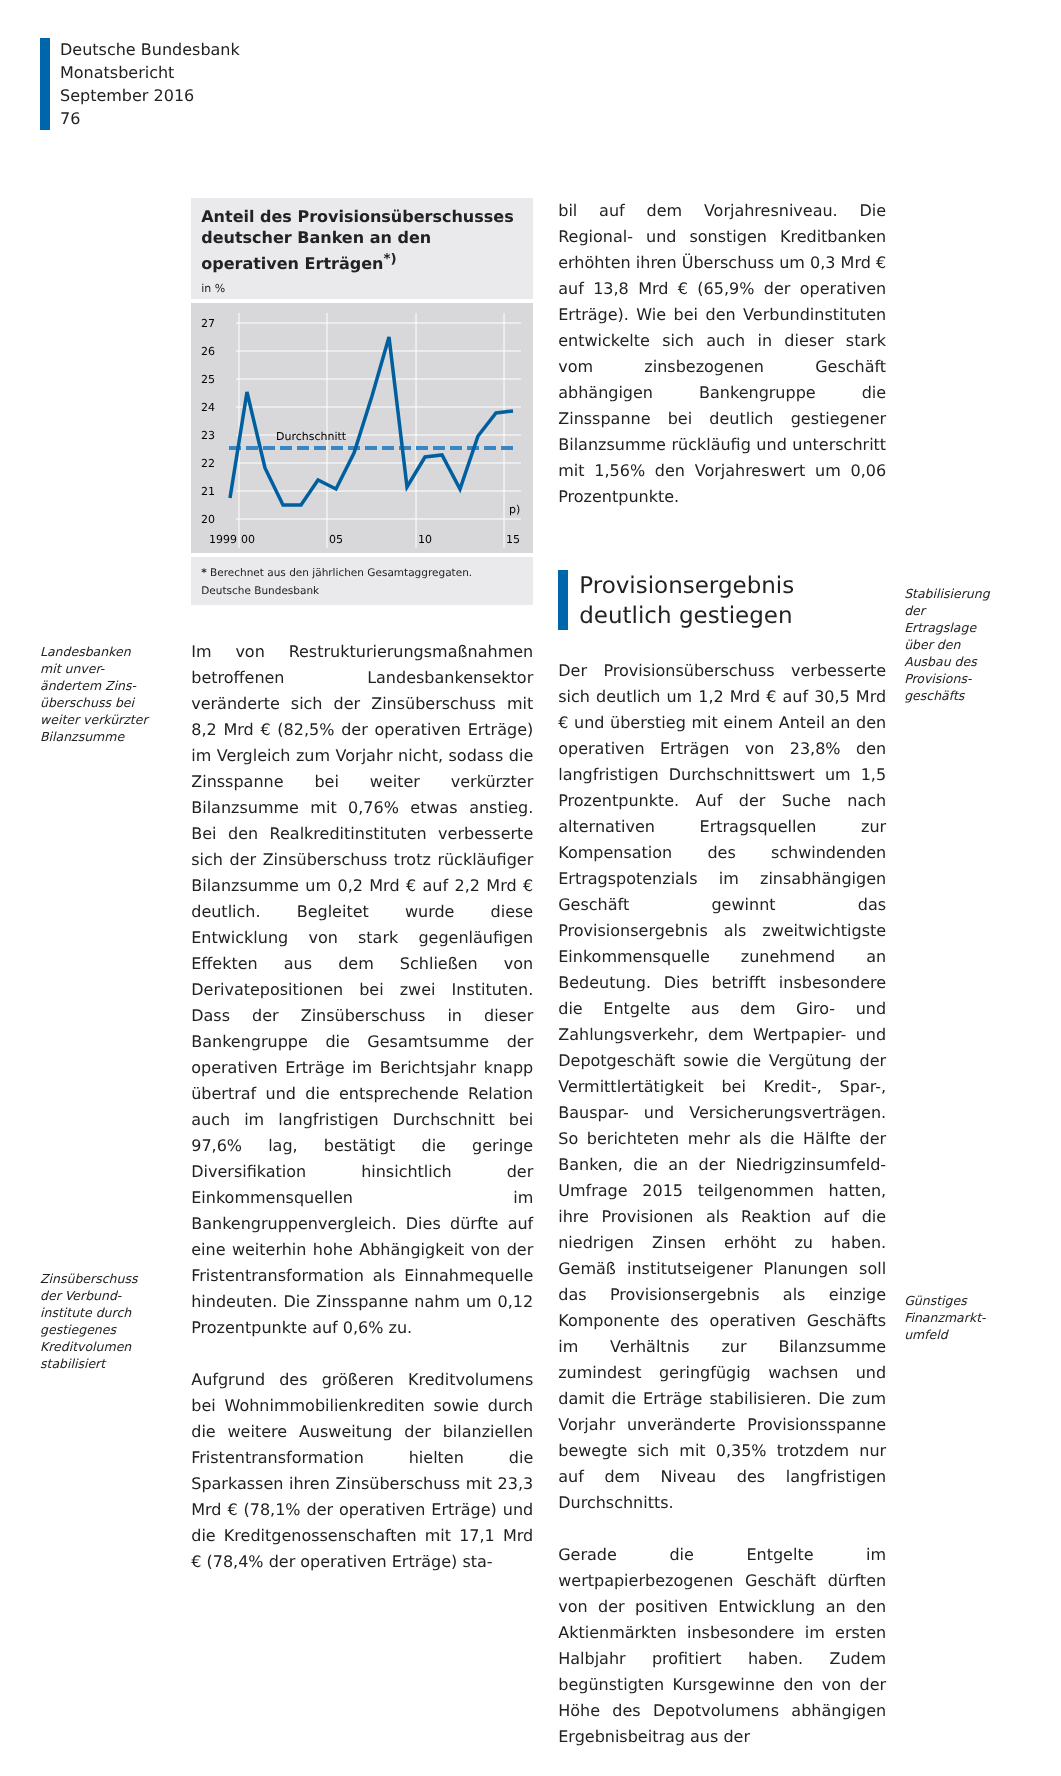Deutsche Bundesbank
Monatsbericht
September 2016
76
Landesbanken mit unver-ändertem Zins-überschuss bei weiter verkürzter Bilanzsumme
Zinsüberschuss der Verbund-institute durch gestiegenes Kreditvolumen stabilisiert
Anteil des Provisionsüberschusses deutscher Banken an den operativen Erträgen<sup>*)</sup>
in %
27
26
25
24
23
22
21
20
Durchschnitt
p)
1999
00
05
10
15
* Berechnet aus den jährlichen Gesamtaggregaten.
Deutsche Bundesbank
Im von Restrukturierungsmaßnahmen betroffenen Landesbankensektor veränderte sich der Zinsüberschuss mit 8,2 Mrd € (82,5% der operativen Erträge) im Vergleich zum Vorjahr nicht, sodass die Zinsspanne bei weiter verkürzter Bilanzsumme mit 0,76% etwas anstieg. Bei den Realkreditinstituten verbesserte sich der Zinsüberschuss trotz rückläufiger Bilanzsumme um 0,2 Mrd € auf 2,2 Mrd € deutlich. Begleitet wurde diese Entwicklung von stark gegenläufigen Effekten aus dem Schließen von Derivatepositionen bei zwei Instituten. Dass der Zinsüberschuss in dieser Bankengruppe die Gesamtsumme der operativen Erträge im Berichtsjahr knapp übertraf und die entsprechende Relation auch im langfristigen Durchschnitt bei 97,6% lag, bestätigt die geringe Diversifikation hinsichtlich der Einkommensquellen im Bankengruppenvergleich. Dies dürfte auf eine weiterhin hohe Abhängigkeit von der Fristentransformation als Einnahmequelle hindeuten. Die Zinsspanne nahm um 0,12 Prozentpunkte auf 0,6% zu.
Aufgrund des größeren Kreditvolumens bei Wohnimmobilienkrediten sowie durch die weitere Ausweitung der bilanziellen Fristentransformation hielten die Sparkassen ihren Zinsüberschuss mit 23,3 Mrd € (78,1% der operativen Erträge) und die Kreditgenossenschaften mit 17,1 Mrd € (78,4% der operativen Erträge) sta-
bil auf dem Vorjahresniveau. Die Regional- und sonstigen Kreditbanken erhöhten ihren Überschuss um 0,3 Mrd € auf 13,8 Mrd € (65,9% der operativen Erträge). Wie bei den Verbundinstituten entwickelte sich auch in dieser stark vom zinsbezogenen Geschäft abhängigen Bankengruppe die Zinsspanne bei deutlich gestiegener Bilanzsumme rückläufig und unterschritt mit 1,56% den Vorjahreswert um 0,06 Prozentpunkte.
Provisionsergebnis deutlich gestiegen
Der Provisionsüberschuss verbesserte sich deutlich um 1,2 Mrd € auf 30,5 Mrd € und überstieg mit einem Anteil an den operativen Erträgen von 23,8% den langfristigen Durchschnittswert um 1,5 Prozentpunkte. Auf der Suche nach alternativen Ertragsquellen zur Kompensation des schwindenden Ertragspotenzials im zinsabhängigen Geschäft gewinnt das Provisionsergebnis als zweitwichtigste Einkommensquelle zunehmend an Bedeutung. Dies betrifft insbesondere die Entgelte aus dem Giro- und Zahlungsverkehr, dem Wertpapier- und Depotgeschäft sowie die Vergütung der Vermittlertätigkeit bei Kredit-, Spar-, Bauspar- und Versicherungsverträgen. So berichteten mehr als die Hälfte der Banken, die an der Niedrigzinsumfeld-Umfrage 2015 teilgenommen hatten, ihre Provisionen als Reaktion auf die niedrigen Zinsen erhöht zu haben. Gemäß institutseigener Planungen soll das Provisionsergebnis als einzige Komponente des operativen Geschäfts im Verhältnis zur Bilanzsumme zumindest geringfügig wachsen und damit die Erträge stabilisieren. Die zum Vorjahr unveränderte Provisionsspanne bewegte sich mit 0,35% trotzdem nur auf dem Niveau des langfristigen Durchschnitts.
Gerade die Entgelte im wertpapierbezogenen Geschäft dürften von der positiven Entwicklung an den Aktienmärkten insbesondere im ersten Halbjahr profitiert haben. Zudem begünstigten Kursgewinne den von der Höhe des Depotvolumens abhängigen Ergebnisbeitrag aus der
Stabilisierung der Ertragslage über den Ausbau des Provisions-geschäfts
Günstiges Finanzmarkt-umfeld